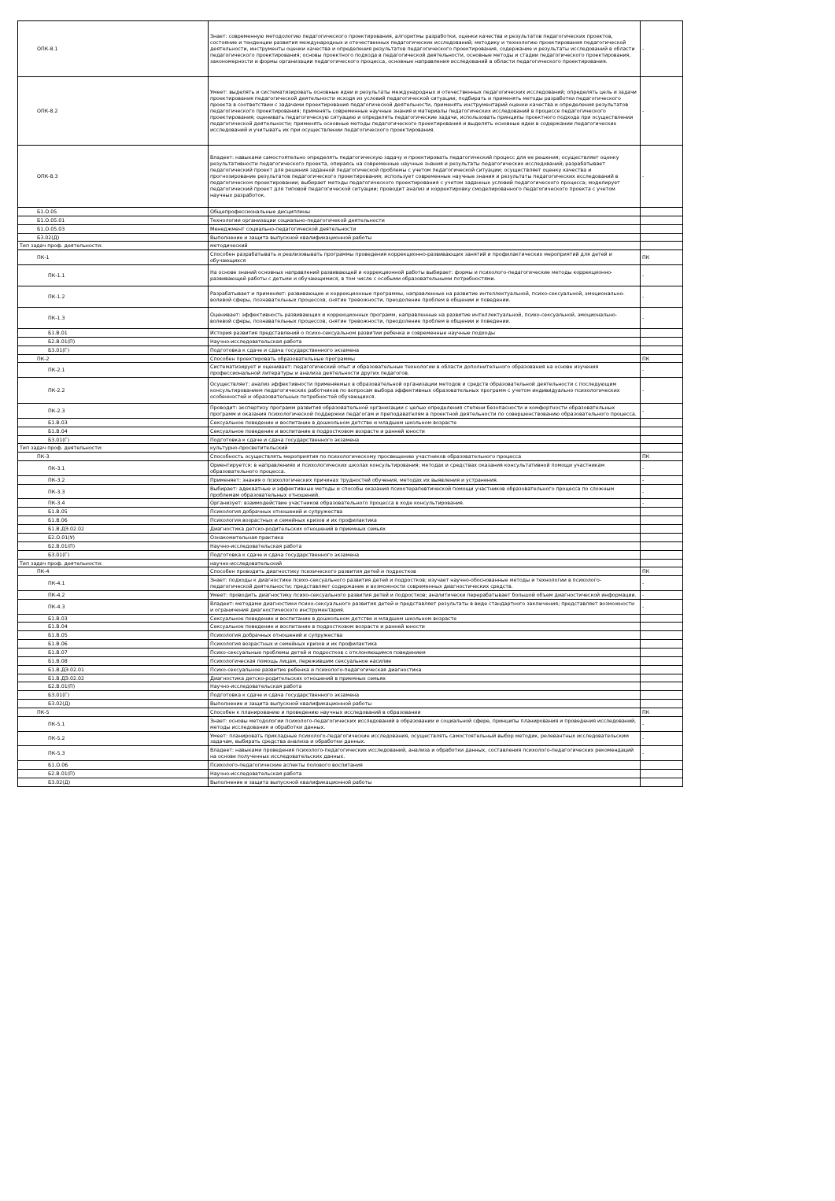| ОПК-8.1 | Знает: современную методологию педагогического проектирования, алгоритмы разработки, оценки качества и результатов педагогических проектов, состояние и тенденции развития международных и отечественных педагогических исследований; методику и технологию проектирования педагогической деятельности, инструменты оценки качества и определения результатов педагогического проектирования, содержание и результаты исследований в области педагогического проектирования; основы проектного подхода в педагогической деятельности, основные методы и стадии педагогического проектирования, закономерности и формы организации педагогического процесса, основные направления исследований в области педагогического проектирования. | - |
| ОПК-8.2 | Умеет: выделять и систематизировать основные идеи и результаты международных и отечественных педагогических исследований; определять цель и задачи проектирования педагогической деятельности исходя из условий педагогической ситуации; подбирать и применять методы разработки педагогического проекта в соответствии с задачами проектирования педагогической деятельности, применять инструментарий оценки качества и определения результатов педагогического проектирования; применять современные научные знания и материалы педагогических исследований в процессе педагогического проектирования; оценивать педагогическую ситуацию и определять педагогические задачи, использовать принципы проектного подхода при осуществлении педагогической деятельности; применять основные методы педагогического проектирования и выделять основные идеи в содержании педагогических исследований и учитывать их при осуществлении педагогического проектирования. | - |
| ОПК-8.3 | Владеет: навыками самостоятельно определять педагогическую задачу и проектировать педагогический процесс для ее решения; осуществляет оценку результативности педагогического проекта, опираясь на современные научные знания и результаты педагогических исследований; разрабатывает педагогический проект для решения заданной педагогической проблемы с учетом педагогической ситуации; осуществляет оценку качества и прогнозирование результатов педагогического проектирования; использует современные научные знания и результаты педагогических исследований в педагогическом проектировании; выбирает методы педагогического проектирования с учетом заданных условий педагогического процесса; моделирует педагогический проект для типовой педагогической ситуации; проводит анализ и корректировку смоделированного педагогического проекта с учетом научных разработок. | - |
| Б1.О.05 | Общепрофессиональные дисциплины | |
| Б1.О.05.01 | Технологии организации социально-педагогичекой деятельности | |
| Б1.О.05.03 | Менеджмент социально-педагогической деятельности | |
| Б3.02(Д) | Выполнение и защита выпускной квалификационной работы | |
| Тип задач проф. деятельности: | методический | |
| ПК-1 | Способен разрабатывать и реализовывать программы проведения коррекционно-развивающих занятий и профилактических мероприятий для детей и обучающихся | ПК |
| ПК-1.1 | На основе знаний основных направлений развивающей и коррекционной работы выбирает: формы и психолого-педагогические методы коррекционно-развивающей работы с детьми и обучающимися, в том числе с особыми образовательными потребностями. | - |
| ПК-1.2 | Разрабатывает и применяет: развивающие и коррекционные программы, направленные на развитие интеллектуальной, психо-сексуальной, эмоционально-волевой сферы, познавательных процессов, снятие тревожности, преодоление проблем в общении и поведении. | - |
| ПК-1.3 | Оценивает: эффективность развивающих и коррекционных программ, направленные на развитие интеллектуальной, психо-сексуальной, эмоционально-волевой сферы, познавательных процессов, снятие тревожности, преодоление проблем в общении и поведении. | - |
| Б1.В.01 | История развития представлений о психо-сексуальном развитии ребенка и современные научные подходы | |
| Б2.В.01(П) | Научно-исследовательская работа | |
| Б3.01(Г) | Подготовка к сдаче и сдача государственного экзамена | |
| ПК-2 | Способен проектировать образовательные программы | ПК |
| ПК-2.1 | Систематизирует и оценивает: педагогический опыт и образовательные технологии в области дополнительного образования на основе изучения профессиональной литературы и анализа деятельности других педагогов. | - |
| ПК-2.2 | Осуществляет: анализ эффективности применяемых в образовательной организации методов и средств образовательной деятельности с последующим консультированием педагогических работников по вопросам выбора эффективных образовательных программ с учетом индивидуально психологических особенностей и образовательных потребностей обучающихся. | - |
| ПК-2.3 | Проводит: экспертизу программ развития образовательной организации с целью определения степени безопасности и комфортности образовательных программ и оказания психологической поддержки педагогам и преподавателям в проектной деятельности по совершенствованию образовательного процесса. | - |
| Б1.В.03 | Сексуальное поведение и воспитание в дошкольном детстве и младшем школьном возрасте | |
| Б1.В.04 | Сексуальное поведение и воспитание в подростковом возрасте и ранней юности | |
| Б3.01(Г) | Подготовка к сдаче и сдача государственного экзамена | |
| Тип задач проф. деятельности: | культурно-просветительский | |
| ПК-3 | Способность осуществлять мероприятия по психологическому просвещению участников образовательного процесса | ПК |
| ПК-3.1 | Ориентируется: в направлениях и психологических школах консультирования; методах и средствах оказания консультативной помощи участникам образовательного процесса. | - |
| ПК-3.2 | Применяет: знания о психологических причинах трудностей обучения, методах их выявления и устранения. | - |
| ПК-3.3 | Выбирает: адекватные и эффективные методы и способы оказания психотерапевтической помощи участников образовательного процесса по сложным проблемам образовательных отношений. | - |
| ПК-3.4 | Организует: взаимодействие участников образовательного процесса в ходе консультирования. | - |
| Б1.В.05 | Психология добрачных отношений и супружества | |
| Б1.В.06 | Психология возрастных и семейных кризов и их профилактика | |
| Б1.В.ДЭ.02.02 | Диагностика детско-родительских отношений в приемных семьях | |
| Б2.О.01(У) | Ознакомительная практика | |
| Б2.В.01(П) | Научно-исследовательская работа | |
| Б3.01(Г) | Подготовка к сдаче и сдача государственного экзамена | |
| Тип задач проф. деятельности: | научно-исследовательский | |
| ПК-4 | Способен проводить диагностику психического развития детей и подростков | ПК |
| ПК-4.1 | Знает: подходы к диагностике психо-сексуального развития детей и подростков; изучает научно-обоснованные методы и технологии в психолого-педагогической деятельности; представляет содержание и возможности современных диагностических средств. | - |
| ПК-4.2 | Умеет: проводить диагностику психо-сексуального развития детей и подростков; аналитически перерабатывает большой объем диагностической информации. | - |
| ПК-4.3 | Владеет: методами диагностики психо-сексуального развития детей и представляет результаты в виде стандартного заключения; представляет возможности и ограничения диагностического инструментария. | - |
| Б1.В.03 | Сексуальное поведение и воспитание в дошкольном детстве и младшем школьном возрасте | |
| Б1.В.04 | Сексуальное поведение и воспитание в подростковом возрасте и ранней юности | |
| Б1.В.05 | Психология добрачных отношений и супружества | |
| Б1.В.06 | Психология возрастных и семейных кризов и их профилактика | |
| Б1.В.07 | Психо-сексуальные проблемы детей и подростков с отклоняющимся поведением | |
| Б1.В.08 | Психологическая помощь лицам, пережившим сексуальное насилие | |
| Б1.В.ДЭ.02.01 | Психо-сексуальное развитие ребенка и психолого-педагогическая диагностика | |
| Б1.В.ДЭ.02.02 | Диагностика детско-родительских отношений в приемных семьях | |
| Б2.В.01(П) | Научно-исследовательская работа | |
| Б3.01(Г) | Подготовка к сдаче и сдача государственного экзамена | |
| Б3.02(Д) | Выполнение и защита выпускной квалификационной работы | |
| ПК-5 | Способен к планированию и проведению научных исследований в образовании | ПК |
| ПК-5.1 | Знает: основы методологии психолого-педагогических исследований в образовании и социальной сфере, принципы планирования и проведения исследований, методы исследования и обработки данных. | - |
| ПК-5.2 | Умеет: планировать прикладные психолого-педагогические исследования, осуществлять самостоятельный выбор методик, релевантных исследовательским задачам, выбирать средства анализа и обработки данных. | - |
| ПК-5.3 | Владеет: навыками проведения психолого-педагогических исследований, анализа и обработки данных, составления психолого-педагогических рекомендаций на основе полученных исследовательских данных. | - |
| Б1.О.06 | Психолого-педагогические аспекты полового воспитания | |
| Б2.В.01(П) | Научно-исследовательская работа | |
| Б3.02(Д) | Выполнение и защита выпускной квалификационной работы | |